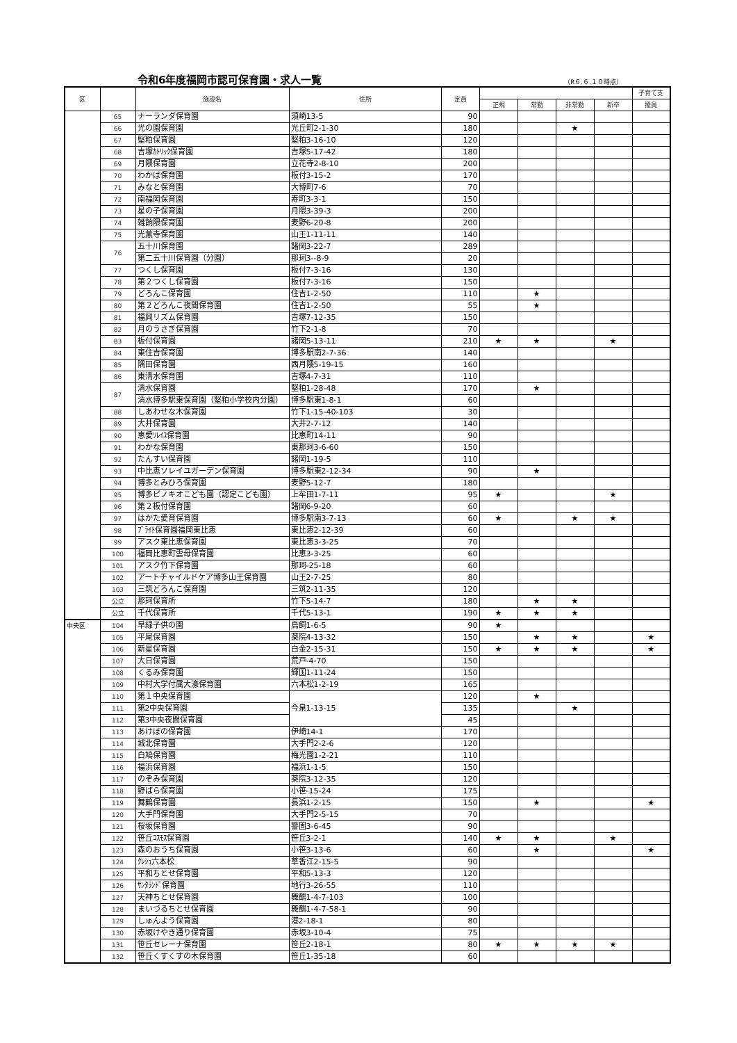令和6年度福岡市認可保育園・求人一覧
（R６.６.１０時点）
| 区 | | 施設名 | 住所 | 定員 | | | | | 子育て支 |
| --- | --- | --- | --- | --- | --- | --- | --- | --- | --- |
| | | | | | 正規 | 常勤 | 非常勤 | 新卒 | 援員 |
| | 65 | ナーランダ保育園 | 須崎13-5 | 90 | | | | | |
| | 66 | 光の園保育園 | 光丘町2-1-30 | 180 | | | ★ | | |
| | 67 | 堅粕保育園 | 堅粕3-16-10 | 120 | | | | | |
| | 68 | 吉塚ｶﾄﾘｯｸ保育園 | 吉塚5-17-42 | 180 | | | | | |
| | 69 | 月隈保育園 | 立花寺2-8-10 | 200 | | | | | |
| | 70 | わかば保育園 | 板付3-15-2 | 170 | | | | | |
| | 71 | みなと保育園 | 大博町7-6 | 70 | | | | | |
| | 72 | 南福岡保育園 | 寿町3-3-1 | 150 | | | | | |
| | 73 | 星の子保育園 | 月隈3-39-3 | 200 | | | | | |
| | 74 | 雑餉隈保育園 | 麦野6-20-8 | 200 | | | | | |
| | 75 | 光薫寺保育園 | 山王1-11-11 | 140 | | | | | |
| | 76 | 五十川保育園 | 諸岡3-22-7 | 289 | | | | | |
| | | 第二五十川保育園（分園） | 那珂3--8-9 | 20 | | | | | |
| | 77 | つくし保育園 | 板付7-3-16 | 130 | | | | | |
| | 78 | 第２つくし保育園 | 板付7-3-16 | 150 | | | | | |
| | 79 | どろんこ保育園 | 住吉1-2-50 | 110 | | ★ | | | |
| | 80 | 第２どろんこ夜間保育園 | 住吉1-2-50 | 55 | | ★ | | | |
| | 81 | 福岡リズム保育園 | 吉塚7-12-35 | 150 | | | | | |
| | 82 | 月のうさぎ保育園 | 竹下2-1-8 | 70 | | | | | |
| | 83 | 板付保育園 | 諸岡5-13-11 | 210 | ★ | ★ | | ★ | |
| | 84 | 東住吉保育園 | 博多駅南2-7-36 | 140 | | | | | |
| | 85 | 隅田保育園 | 西月隈5-19-15 | 160 | | | | | |
| | 86 | 東清水保育園 | 吉塚4-7-31 | 110 | | | | | |
| | 87 | 清水保育園 | 堅粕1-28-48 | 170 | | ★ | | | |
| | | 清水博多駅東保育園（堅粕小学校内分園） | 博多駅東1-8-1 | 60 | | | | | |
| | 88 | しあわせな木保育園 | 竹下1-15-40-103 | 30 | | | | | |
| | 89 | 大井保育園 | 大井2-7-12 | 140 | | | | | |
| | 90 | 恵愛ｿﾚｲﾕ保育園 | 比恵町14-11 | 90 | | | | | |
| | 91 | わかな保育園 | 東那珂3-6-60 | 150 | | | | | |
| | 92 | たんすい保育園 | 諸岡1-19-5 | 110 | | | | | |
| | 93 | 中比恵ソレイユガーデン保育園 | 博多駅東2-12-34 | 90 | | ★ | | | |
| | 94 | 博多とみひろ保育園 | 麦野5-12-7 | 180 | | | | | |
| | 95 | 博多ピノキオこども園（認定こども園） | 上牟田1-7-11 | 95 | ★ | | | ★ | |
| | 96 | 第２板付保育園 | 諸岡6-9-20 | 60 | | | | | |
| | 97 | はかた愛育保育園 | 博多駅南3-7-13 | 60 | ★ | | ★ | ★ | |
| | 98 | ﾌﾞﾗｲﾄ保育園福岡東比恵 | 東比恵2-12-39 | 60 | | | | | |
| | 99 | アスク東比恵保育園 | 東比恵3-3-25 | 70 | | | | | |
| | 100 | 福岡比恵町雲母保育園 | 比恵3-3-25 | 60 | | | | | |
| | 101 | アスク竹下保育園 | 那珂-25-18 | 60 | | | | | |
| | 102 | アートチャイルドケア博多山王保育園 | 山王2-7-25 | 80 | | | | | |
| | 103 | 三筑どろんこ保育園 | 三筑2-11-35 | 120 | | | | | |
| | 公立 | 那珂保育所 | 竹下5-14-7 | 180 | | ★ | ★ | | |
| | 公立 | 千代保育所 | 千代5-13-1 | 190 | ★ | ★ | ★ | | |
| 中央区 | 104 | 早緑子供の園 | 鳥飼1-6-5 | 90 | ★ | | | | |
| | 105 | 平尾保育園 | 薬院4-13-32 | 150 | | ★ | ★ | | ★ |
| | 106 | 新星保育園 | 白金2-15-31 | 150 | ★ | ★ | ★ | | ★ |
| | 107 | 大日保育園 | 荒戸-4-70 | 150 | | | | | |
| | 108 | くるみ保育園 | 輝国1-11-24 | 150 | | | | | |
| | 109 | 中村大学付属大濠保育園 | 六本松1-2-19 | 165 | | | | | |
| | 110 | 第１中央保育園 | 今泉1-13-15 | 120 | | ★ | | | |
| | 111 | 第2中央保育園 | | 135 | | | ★ | | |
| | 112 | 第3中央夜間保育園 | | 45 | | | | | |
| | 113 | あけぼの保育園 | 伊崎14-1 | 170 | | | | | |
| | 114 | 城北保育園 | 大手門2-2-6 | 120 | | | | | |
| | 115 | 白鳩保育園 | 梅光園1-2-21 | 110 | | | | | |
| | 116 | 福浜保育園 | 福浜1-1-5 | 150 | | | | | |
| | 117 | のぞみ保育園 | 薬院3-12-35 | 120 | | | | | |
| | 118 | 野ばら保育園 | 小笹-15-24 | 175 | | | | | |
| | 119 | 舞鶴保育園 | 長浜1-2-15 | 150 | | ★ | | | ★ |
| | 120 | 大手門保育園 | 大手門2-5-15 | 70 | | | | | |
| | 121 | 桜坂保育園 | 警固3-6-45 | 90 | | | | | |
| | 122 | 笹丘ｺｽﾓｽ保育園 | 笹丘3-2-1 | 140 | ★ | ★ | | ★ | |
| | 123 | 森のおうち保育園 | 小笹3-13-6 | 60 | | ★ | | | ★ |
| | 124 | ｸﾚｼｭ六本松 | 草香江2-15-5 | 90 | | | | | |
| | 125 | 平和ちとせ保育園 | 平和5-13-3 | 120 | | | | | |
| | 126 | ｻﾝﾀﾗﾝﾄﾞ保育園 | 地行3-26-55 | 110 | | | | | |
| | 127 | 天神ちとせ保育園 | 舞鶴1-4-7-103 | 100 | | | | | |
| | 128 | まいづるちとせ保育園 | 舞鶴1-4-7-58-1 | 90 | | | | | |
| | 129 | しゅんよう保育園 | 港2-18-1 | 80 | | | | | |
| | 130 | 赤坂けやき通り保育園 | 赤坂3-10-4 | 75 | | | | | |
| | 131 | 笹丘セレーナ保育園 | 笹丘2-18-1 | 80 | ★ | ★ | ★ | ★ | |
| | 132 | 笹丘くすくすの木保育園 | 笹丘1-35-18 | 60 | | | | | |